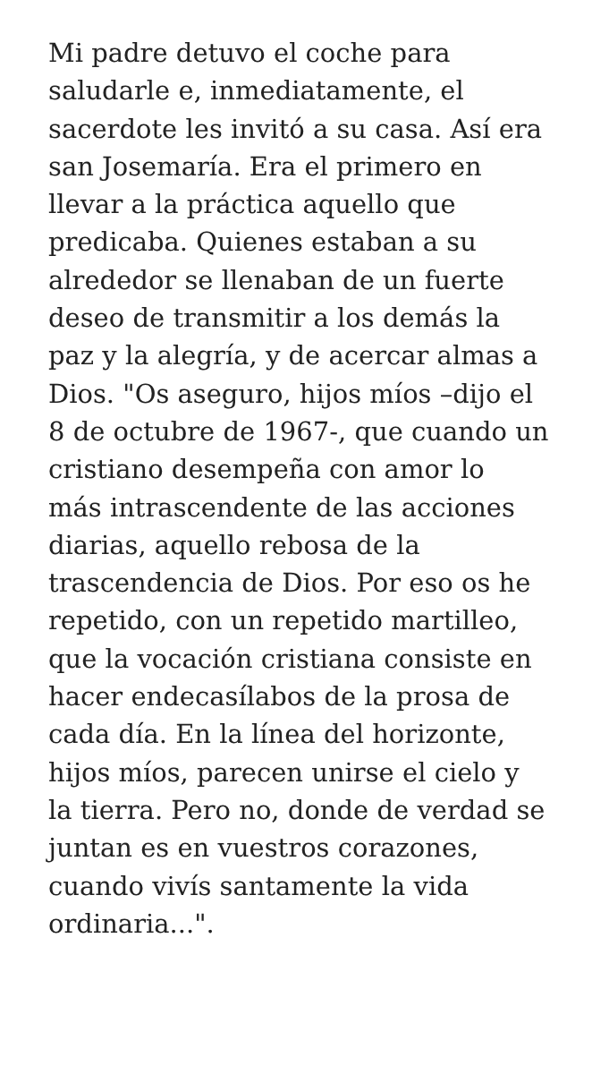Mi padre detuvo el coche para
saludarle e, inmediatamente, el
sacerdote les invitó a su casa. Así era
san Josemaría. Era el primero en
llevar a la práctica aquello que
predicaba. Quienes estaban a su
alrededor se llenaban de un fuerte
deseo de transmitir a los demás la
paz y la alegría, y de acercar almas a
Dios. "Os aseguro, hijos míos –dijo el
8 de octubre de 1967-, que cuando un
cristiano desempeña con amor lo
más intrascendente de las acciones
diarias, aquello rebosa de la
trascendencia de Dios. Por eso os he
repetido, con un repetido martilleo,
que la vocación cristiana consiste en
hacer endecasílabos de la prosa de
cada día. En la línea del horizonte,
hijos míos, parecen unirse el cielo y
la tierra. Pero no, donde de verdad se
juntan es en vuestros corazones,
cuando vivís santamente la vida
ordinaria...".